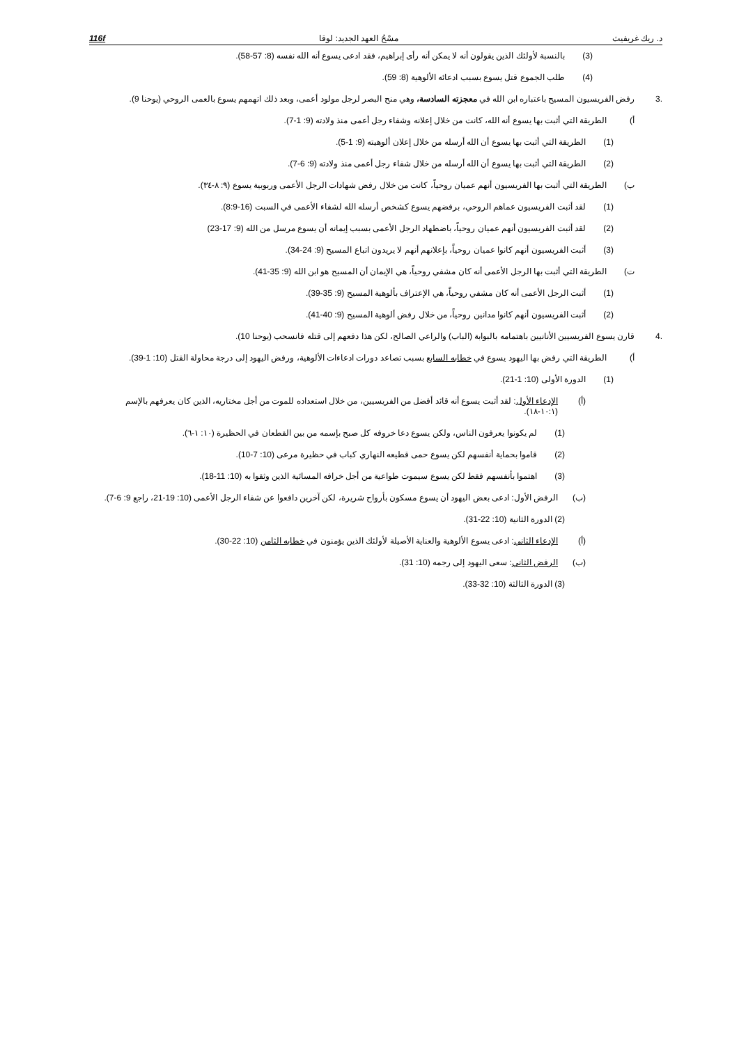د. ريك غريفيث مسْحُ العهد الجديد: لوقا 116f
(3) بالنسبة لأولئك الذين يقولون أنه لا يمكن أنه رأى إبراهيم، فقد ادعى يسوع أنه الله نفسه (8: 57-58).
(4) طلب الجموع قتل يسوع بسبب ادعائه الألوهية (8: 59).
.3 رفض الفريسيون المسيح باعتباره ابن الله في معجزته السادسة، وهي منح البصر لرجل مولود أعمى، وبعد ذلك اتهمهم يسوع بالعمى الروحي (يوحنا 9).
أ) الطريقة التي أثبت بها يسوع أنه الله، كانت من خلال إعلانه وشفاء رجل أعمى منذ ولادته (9: 1-7).
(1) الطريقة التي أثبت بها يسوع أن الله أرسله من خلال إعلان ألوهيته (9: 1-5).
(2) الطريقة التي أثبت بها يسوع أن الله أرسله من خلال شفاء رجل أعمى منذ ولادته (9: 6-7).
ب) الطريقة التي أثبت بها الفريسيون أنهم عميان روحياً، كانت من خلال رفض شهادات الرجل الأعمى وربوبية يسوع (٩: ٨-٣٤).
(1) لقد أثبت الفريسيون عماهم الروحي، برفضهم يسوع كشخص أرسله الله لشفاء الأعمى في السبت (16-8:9).
(2) لقد أثبت الفريسيون أنهم عميان روحياً، باضطهاد الرجل الأعمى بسبب إيمانه أن يسوع مرسل من الله (9: 17-23)
(3) أثبت الفريسيون أنهم كانوا عميان روحياً، بإعلانهم أنهم لا يريدون اتباع المسيح (9: 24-34).
ت) الطريقة التي أثبت بها الرجل الأعمى أنه كان مشفي روحياً، هي الإيمان أن المسيح هو ابن الله (9: 35-41).
(1) أثبت الرجل الأعمى أنه كان مشفي روحياً، هي الإعتراف بألوهية المسيح (9: 35-39).
(2) أثبت الفريسيون أنهم كانوا مدانين روحياً، من خلال رفض ألوهية المسيح (9: 40-41).
.4 قارن يسوع الفريسيين الأنانيين باهتمامه بالبوابة (الباب) والراعي الصالح، لكن هذا دفعهم إلى قتله فانسحب (يوحنا 10).
أ) الطريقة التي رفض بها اليهود يسوع في خطابه السابع بسبب تصاعد دورات ادعاءات الألوهية، ورفض اليهود إلى درجة محاولة القتل (10: 1-39).
(1) الدورة الأولى (10: 1-21).
(أ) الإدعاء الأول: لقد أثبت يسوع أنه قائد أفضل من الفريسيين، من خلال استعداده للموت من أجل مختاريه، الذين كان يعرفهم بالإسم (١٠:١-١٨).
(1) لم يكونوا يعرفون الناس، ولكن يسوع دعا خروفه كل صبح بإسمه من بين القطعان في الحظيرة (١٠: ١-٦).
(2) قاموا بحماية أنفسهم لكن يسوع حمى قطيعه النهاري كباب في حظيرة مرعى (10: 7-10).
(3) اهتموا بأنفسهم فقط لكن يسوع سيموت طواعية من أجل خرافه المسائية الذين وثقوا به (10: 11-18).
(ب) الرفض الأول: ادعى بعض اليهود أن يسوع مسكون بأرواح شريرة، لكن آخرين دافعوا عن شفاء الرجل الأعمى (10: 19-21، راجع 9: 6-7).
(2) الدورة الثانية (10: 22-31).
(أ) الإدعاء الثاني: ادعى يسوع الألوهية والعناية الأصيلة لأولئك الذين يؤمنون في خطابه الثامن (10: 22-30).
(ب) الرفض الثاني: سعى اليهود إلى رجمه (10: 31).
(3) الدورة الثالثة (10: 32-33).